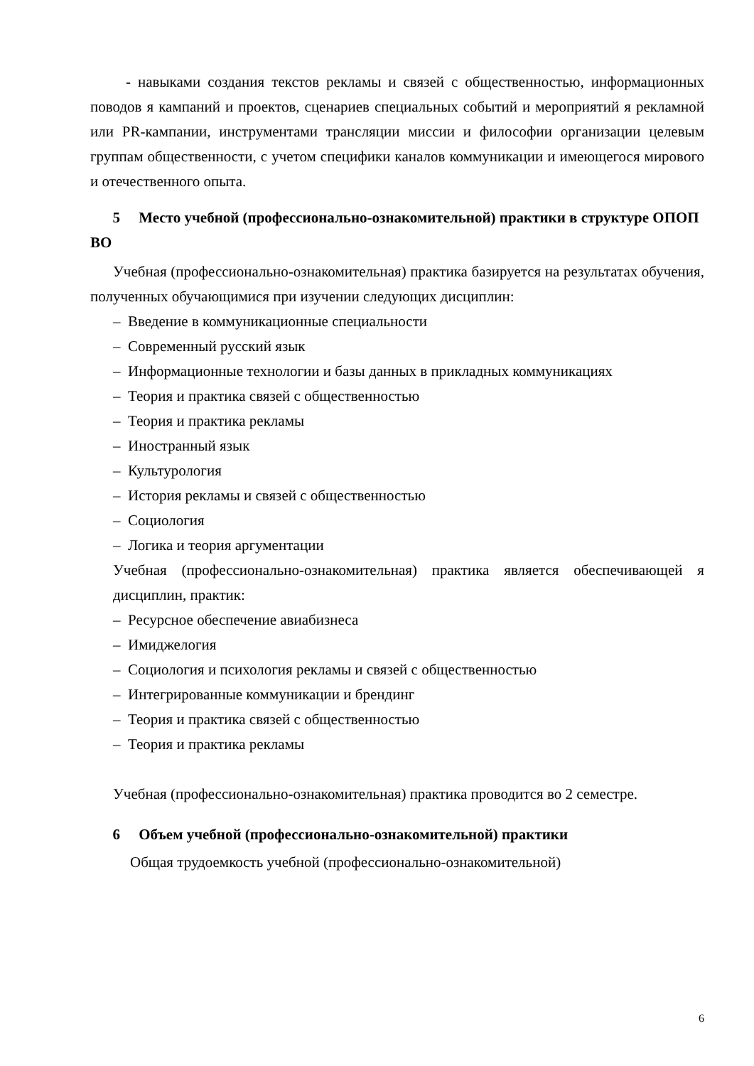- навыками создания текстов рекламы и связей с общественностью, информационных поводов я кампаний и проектов, сценариев специальных событий и мероприятий я рекламной или PR-кампании, инструментами трансляции миссии и философии организации целевым группам общественности, с учетом специфики каналов коммуникации и имеющегося мирового и отечественного опыта.
5 Место учебной (профессионально-ознакомительной) практики в структуре ОПОП ВО
Учебная (профессионально-ознакомительная) практика базируется на результатах обучения, полученных обучающимися при изучении следующих дисциплин:
– Введение в коммуникационные специальности
– Современный русский язык
– Информационные технологии и базы данных в прикладных коммуникациях
– Теория и практика связей с общественностью
– Теория и практика рекламы
– Иностранный язык
– Культурология
– История рекламы и связей с общественностью
– Социология
– Логика и теория аргументации
Учебная (профессионально-ознакомительная) практика является обеспечивающей я дисциплин, практик:
– Ресурсное обеспечение авиабизнеса
– Имиджелогия
– Социология и психология рекламы и связей с общественностью
– Интегрированные коммуникации и брендинг
– Теория и практика связей с общественностью
– Теория и практика рекламы
Учебная (профессионально-ознакомительная) практика проводится во 2 семестре.
6 Объем учебной (профессионально-ознакомительной) практики
Общая трудоемкость учебной (профессионально-ознакомительной)
6